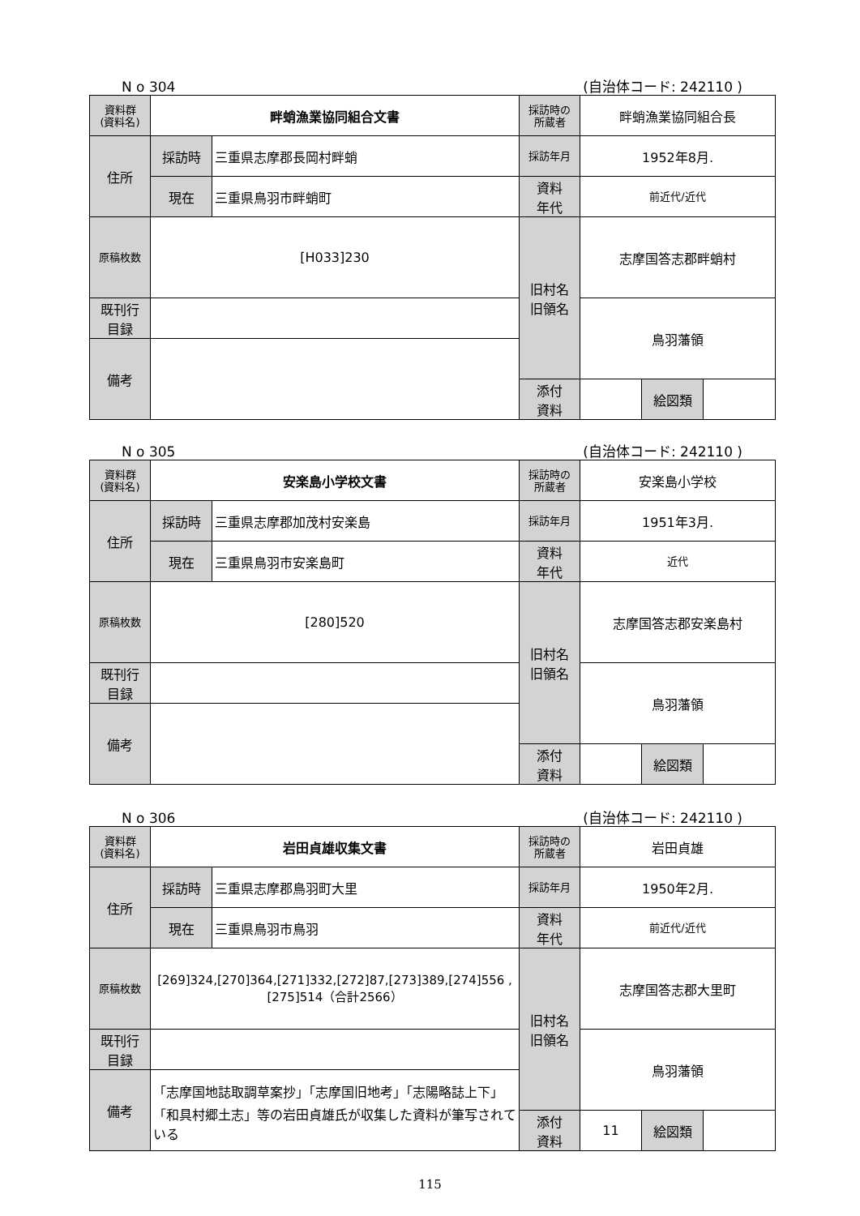N o 304 (自治体コード: 242110 )
| 資料群 (資料名) | 畔蛸漁業協同組合文書 | | 採訪時の 所蔵者 | 畔蛸漁業協同組合長 | | |
| 住所 | 採訪時 | 三重県志摩郡長岡村畔蛸 | 採訪年月 | 1952年8月. | | |
| | 現在 | 三重県鳥羽市畔蛸町 | 資料 年代 | 前近代/近代 | | |
| 原稿枚数 | [H033]230 | | 旧村名 旧領名 | 志摩国答志郡畔蛸村 | | |
| 既刊行 目録 | | | | 鳥羽藩領 | | |
| 備考 | | | | | | |
| | | | 添付 資料 | | 絵図類 | |
N o 305 (自治体コード: 242110 )
| 資料群 (資料名) | 安楽島小学校文書 | | 採訪時の 所蔵者 | 安楽島小学校 | | |
| 住所 | 採訪時 | 三重県志摩郡加茂村安楽島 | 採訪年月 | 1951年3月. | | |
| | 現在 | 三重県鳥羽市安楽島町 | 資料 年代 | 近代 | | |
| 原稿枚数 | [280]520 | | 旧村名 旧領名 | 志摩国答志郡安楽島村 | | |
| 既刊行 目録 | | | | 鳥羽藩領 | | |
| 備考 | | | | | | |
| | | | 添付 資料 | | 絵図類 | |
N o 306 (自治体コード: 242110 )
| 資料群 (資料名) | 岩田貞雄収集文書 | | 採訪時の 所蔵者 | 岩田貞雄 | | |
| 住所 | 採訪時 | 三重県志摩郡鳥羽町大里 | 採訪年月 | 1950年2月. | | |
| | 現在 | 三重県鳥羽市鳥羽 | 資料 年代 | 前近代/近代 | | |
| 原稿枚数 | [269]324,[270]364,[271]332,[272]87,[273]389,[274]556 ,[275]514（合計2566） | | 旧村名 旧領名 | 志摩国答志郡大里町 | | |
| 既刊行 目録 | | | | 鳥羽藩領 | | |
| 備考 | 「志摩国地誌取調草案抄」「志摩国旧地考」「志陽略誌上下」「和具村郷土志」等の岩田貞雄氏が収集した資料が筆写されている | | | | | |
| | | | 添付 資料 | 11 | 絵図類 | |
115